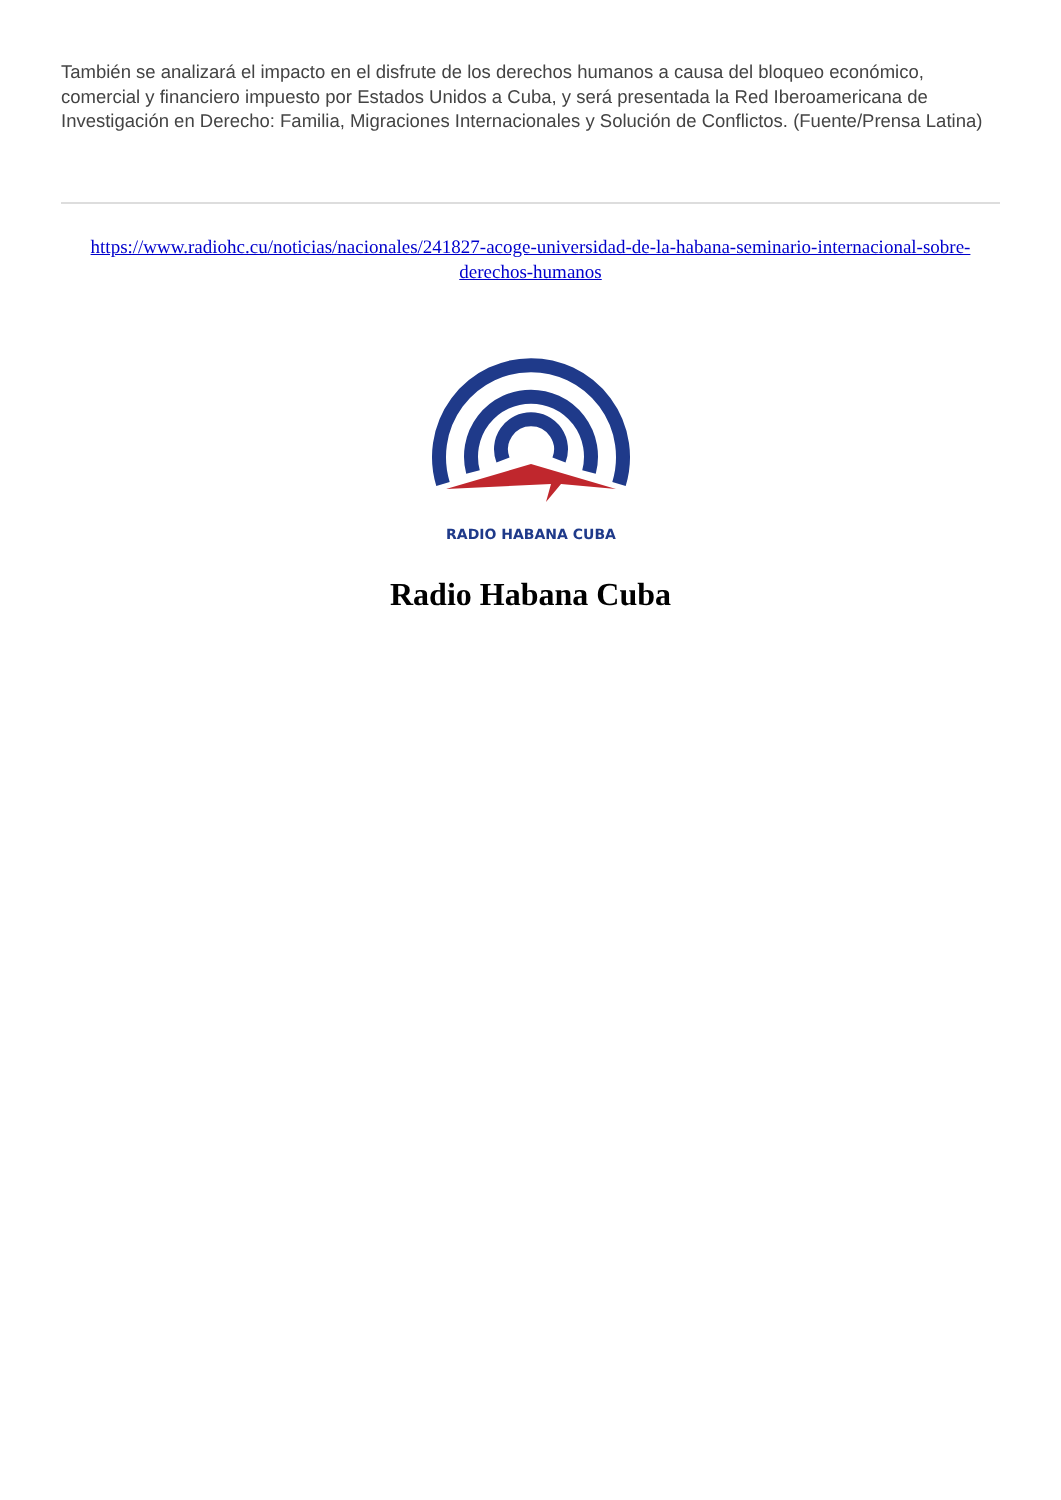También se analizará el impacto en el disfrute de los derechos humanos a causa del bloqueo económico, comercial y financiero impuesto por Estados Unidos a Cuba, y será presentada la Red Iberoamericana de Investigación en Derecho: Familia, Migraciones Internacionales y Solución de Conflictos. (Fuente/Prensa Latina)
https://www.radiohc.cu/noticias/nacionales/241827-acoge-universidad-de-la-habana-seminario-internacional-sobre-derechos-humanos
RADIO HABANA CUBA
Radio Habana Cuba